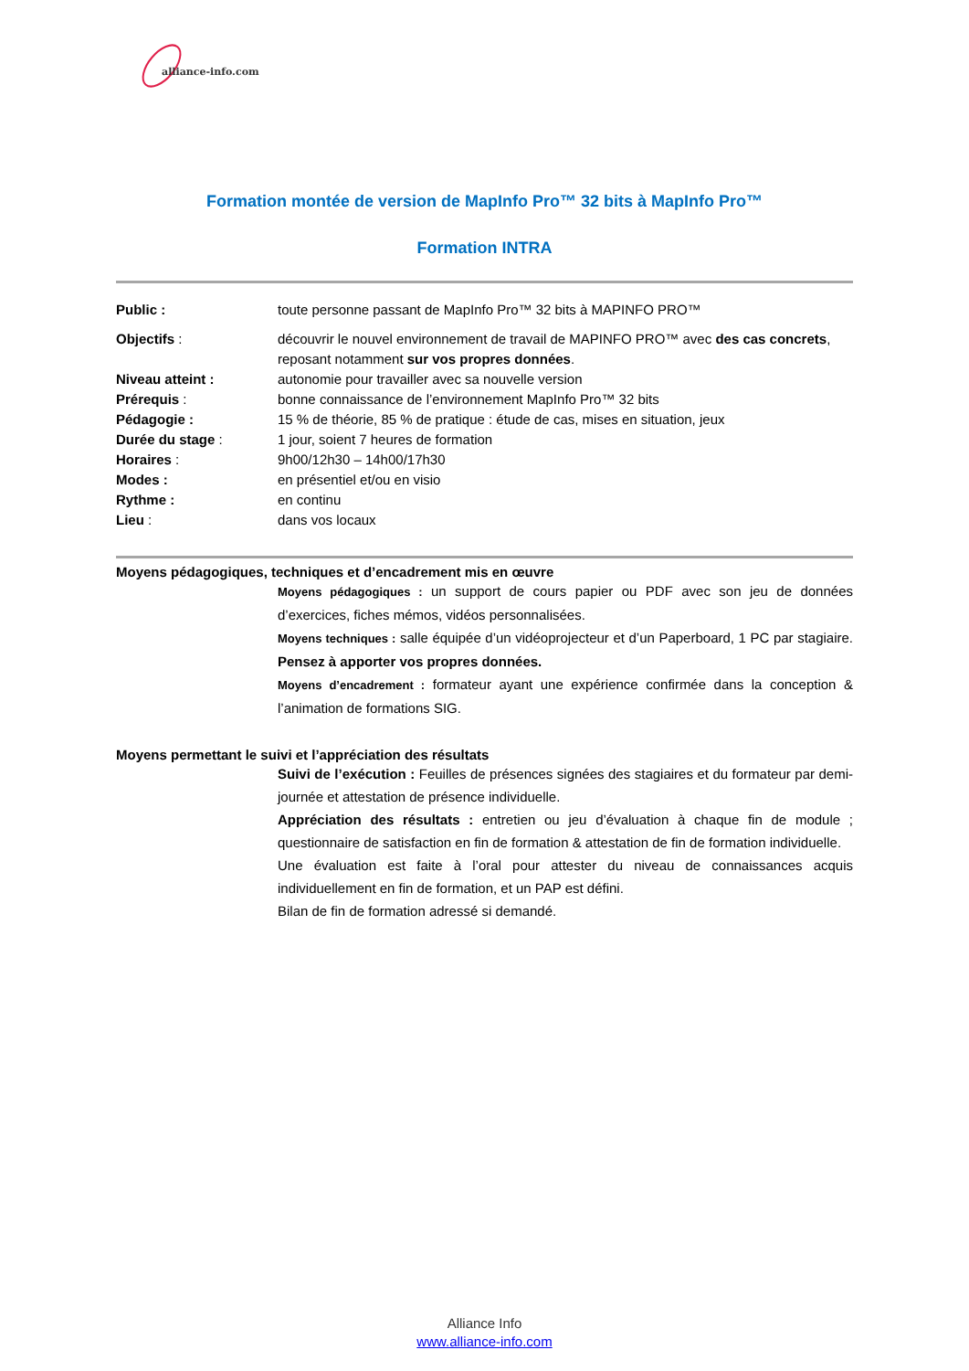alliance-info.com
Formation montée de version de MapInfo Pro™ 32 bits à MapInfo Pro™
Formation INTRA
Public : toute personne passant de MapInfo Pro™ 32 bits à MAPINFO PRO™
Objectifs : découvrir le nouvel environnement de travail de MAPINFO PRO™ avec des cas concrets, reposant notamment sur vos propres données.
Niveau atteint : autonomie pour travailler avec sa nouvelle version
Prérequis : bonne connaissance de l’environnement MapInfo Pro™ 32 bits
Pédagogie : 15 % de théorie, 85 % de pratique : étude de cas, mises en situation, jeux
Durée du stage : 1 jour, soient 7 heures de formation
Horaires : 9h00/12h30 – 14h00/17h30
Modes : en présentiel et/ou en visio
Rythme : en continu
Lieu : dans vos locaux
Moyens pédagogiques, techniques et d’encadrement mis en œuvre
Moyens pédagogiques : un support de cours papier ou PDF avec son jeu de données d’exercices, fiches mémos, vidéos personnalisées.
Moyens techniques : salle équipée d’un vidéoprojecteur et d’un Paperboard, 1 PC par stagiaire. Pensez à apporter vos propres données.
Moyens d’encadrement : formateur ayant une expérience confirmée dans la conception & l’animation de formations SIG.
Moyens permettant le suivi et l’appréciation des résultats
Suivi de l’exécution : Feuilles de présences signées des stagiaires et du formateur par demi-journée et attestation de présence individuelle.
Appréciation des résultats : entretien ou jeu d’évaluation à chaque fin de module ; questionnaire de satisfaction en fin de formation & attestation de fin de formation individuelle.
Une évaluation est faite à l’oral pour attester du niveau de connaissances acquis individuellement en fin de formation, et un PAP est défini.
Bilan de fin de formation adressé si demandé.
Alliance Info
www.alliance-info.com